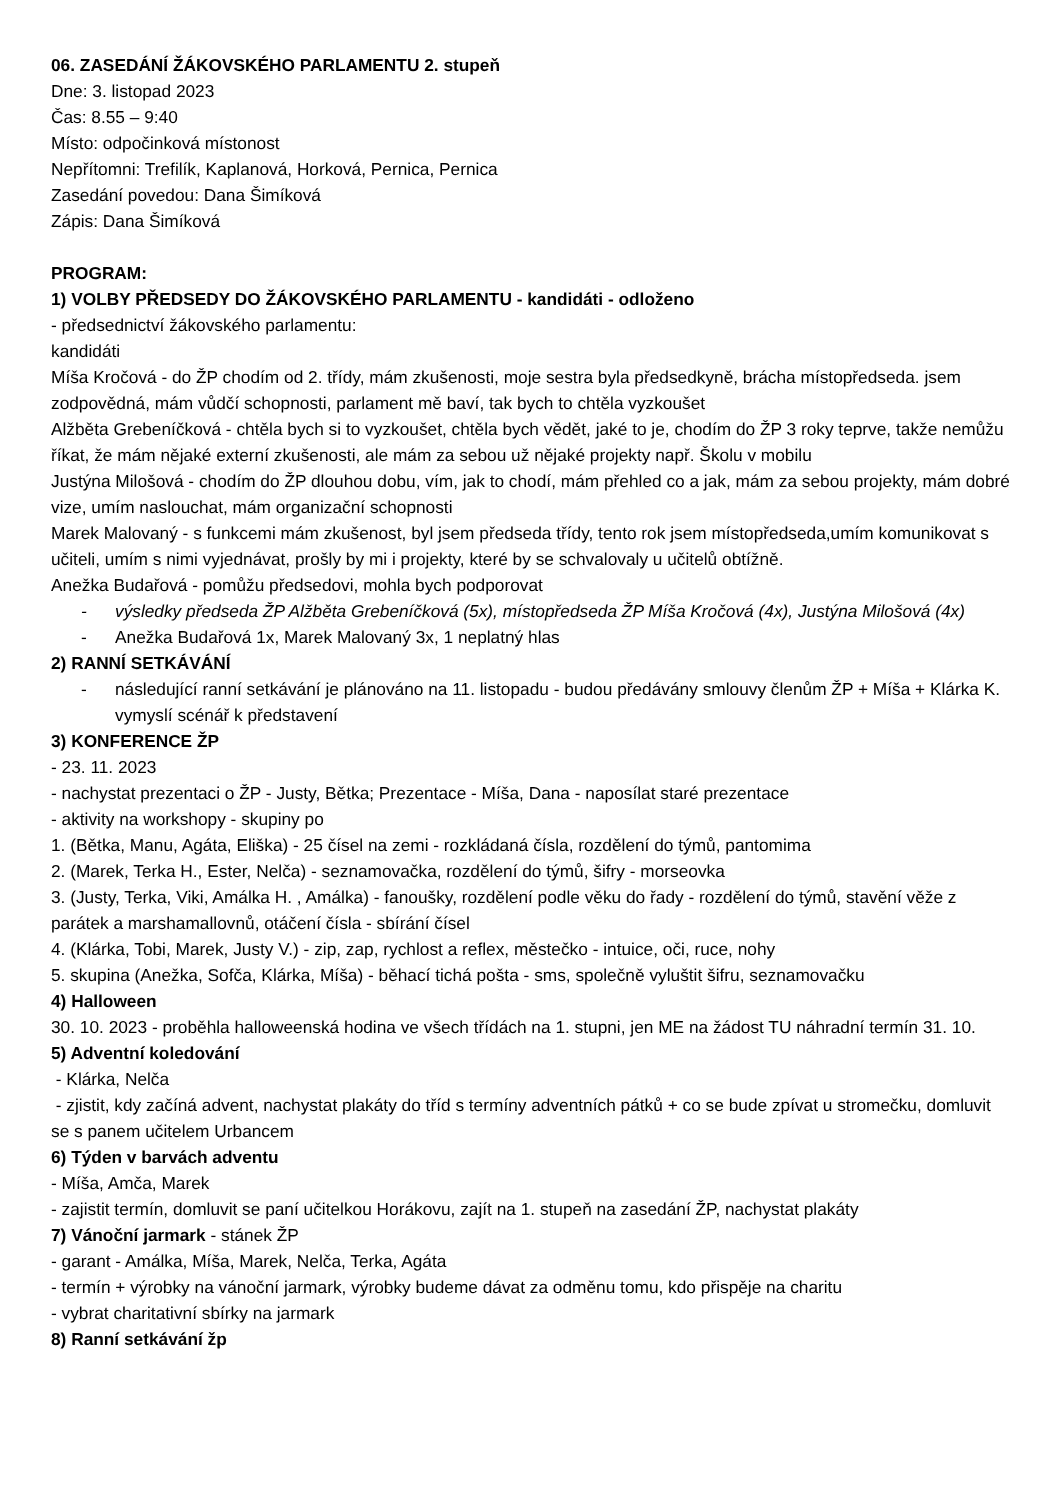06. ZASEDÁNÍ ŽÁKOVSKÉHO PARLAMENTU 2. stupeň
Dne: 3. listopad 2023
Čas: 8.55 – 9:40
Místo: odpočinková místonost
Nepřítomni: Trefilík, Kaplanová, Horková, Pernica, Pernica
Zasedání povedou: Dana Šimíková
Zápis: Dana Šimíková
PROGRAM:
1) VOLBY PŘEDSEDY DO ŽÁKOVSKÉHO PARLAMENTU - kandidáti - odloženo
- předsednictví žákovského parlamentu:
kandidáti
Míša Kročová - do ŽP chodím od 2. třídy, mám zkušenosti, moje sestra byla předsedkyně, brácha místopředseda. jsem zodpovědná, mám vůdčí schopnosti, parlament mě baví, tak bych to chtěla vyzkoušet
Alžběta Grebeníčková - chtěla bych si to vyzkoušet, chtěla bych vědět, jaké to je, chodím do ŽP 3 roky teprve, takže nemůžu říkat, že mám nějaké externí zkušenosti, ale mám za sebou už nějaké projekty např. Školu v mobilu
Justýna Milošová - chodím do ŽP dlouhou dobu, vím, jak to chodí, mám přehled co a jak, mám za sebou projekty, mám dobré vize, umím naslouchat, mám organizační schopnosti
Marek Malovaný - s funkcemi mám zkušenost, byl jsem předseda třídy, tento rok jsem místopředseda,umím komunikovat s učiteli, umím s nimi vyjednávat, prošly by mi i projekty, které by se schvalovaly u učitelů obtížně.
Anežka Budařová - pomůžu předsedovi, mohla bych podporovat
- výsledky předseda ŽP Alžběta Grebeníčková (5x), místopředseda ŽP Míša Kročová (4x), Justýna Milošová (4x)
- Anežka Budařová 1x, Marek Malovaný 3x, 1 neplatný hlas
2) RANNÍ SETKÁVÁNÍ
- následující ranní setkávání je plánováno na 11. listopadu - budou předávány smlouvy členům ŽP + Míša + Klárka K. vymyslí scénář k představení
3) KONFERENCE ŽP
- 23. 11. 2023
- nachystat prezentaci o ŽP - Justy, Bětka; Prezentace - Míša, Dana - naposílat staré prezentace
- aktivity na workshopy - skupiny po
1. (Bětka, Manu, Agáta, Eliška) - 25 čísel na zemi - rozkládaná čísla, rozdělení do týmů, pantomima
2. (Marek, Terka H., Ester, Nelča) - seznamovačka, rozdělení do týmů, šifry - morseovka
3. (Justy, Terka, Viki, Amálka H. , Amálka) - fanoušky, rozdělení podle věku do řady - rozdělení do týmů, stavění věže z parátek a marshamallovnů, otáčení čísla - sbírání čísel
4. (Klárka, Tobi, Marek, Justy V.) - zip, zap, rychlost a reflex, městečko - intuice, oči, ruce, nohy
5. skupina (Anežka, Sofča, Klárka, Míša) - běhací tichá pošta - sms, společně vyluštit šifru, seznamovačku
4) Halloween
30. 10. 2023 - proběhla halloweenská hodina ve všech třídách na 1. stupni, jen ME na žádost TU náhradní termín 31. 10.
5) Adventní koledování
- Klárka, Nelča
- zjistit, kdy začíná advent, nachystat plakáty do tříd s termíny adventních pátků + co se bude zpívat u stromečku, domluvit se s panem učitelem Urbancem
6) Týden v barvách adventu
- Míša, Amča, Marek
- zajistit termín, domluvit se paní učitelkou Horákovu, zajít na 1. stupeň na zasedání ŽP, nachystat plakáty
7) Vánoční jarmark - stánek ŽP
- garant - Amálka, Míša, Marek, Nelča, Terka, Agáta
- termín + výrobky na vánoční jarmark, výrobky budeme dávat za odměnu tomu, kdo přispěje na charitu
- vybrat charitativní sbírky na jarmark
8) Ranní setkávání žp